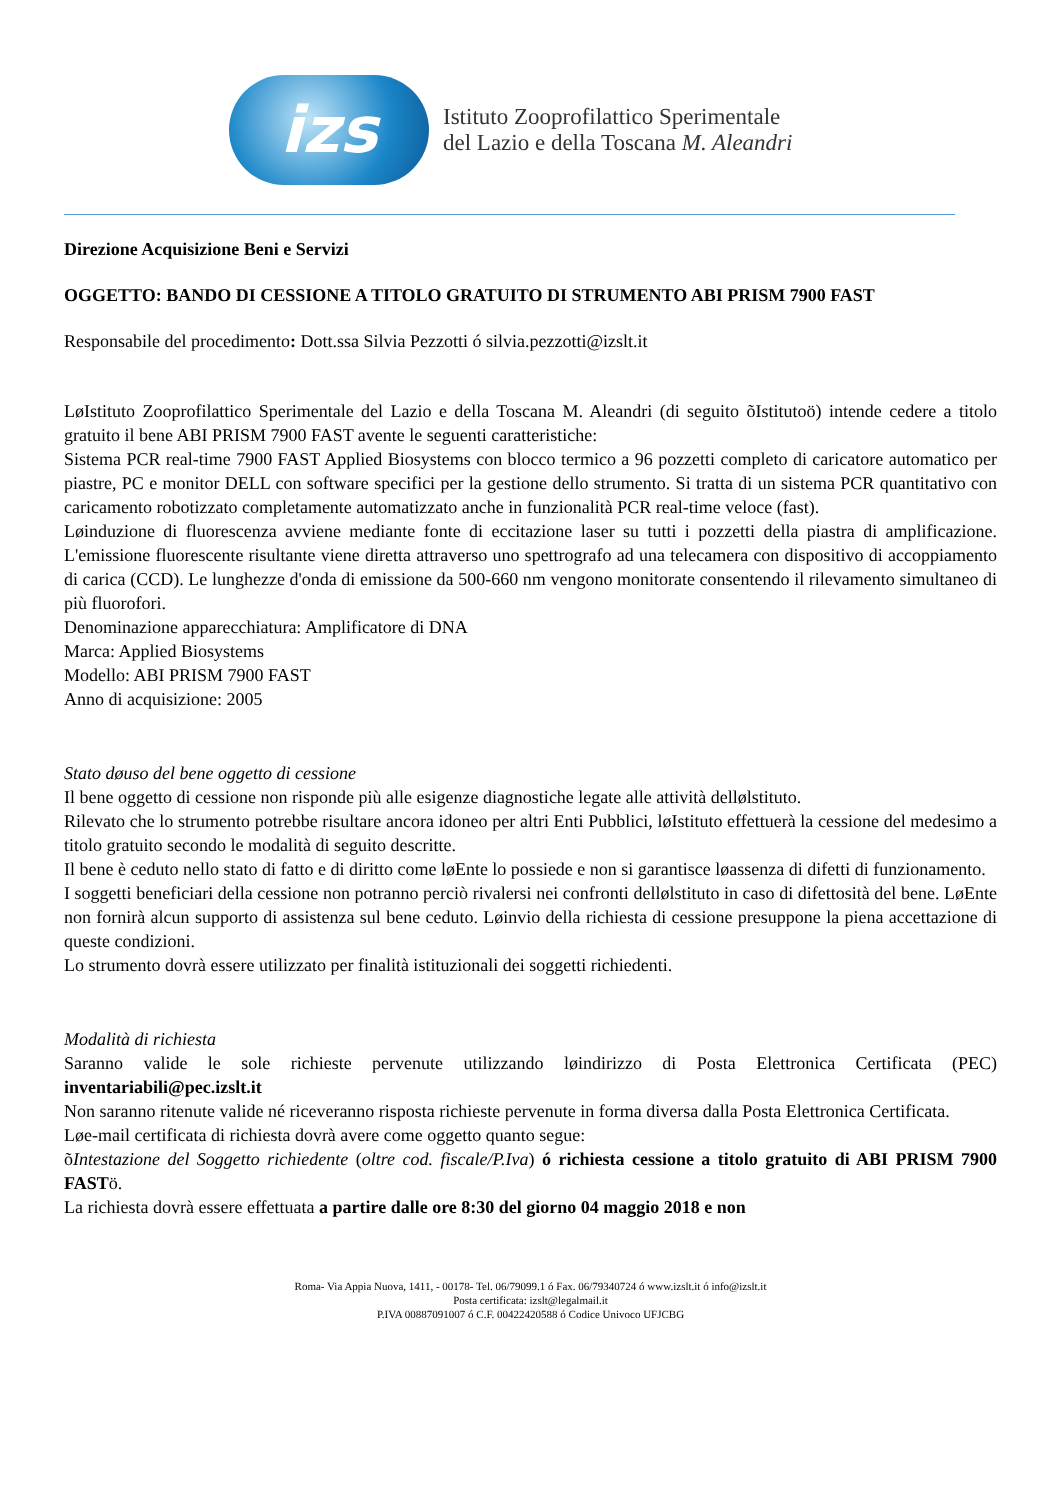izs
Istituto Zooprofilattico Sperimentale
del Lazio e della Toscana M. Aleandri
Direzione Acquisizione Beni e Servizi
OGGETTO: BANDO DI CESSIONE A TITOLO GRATUITO DI STRUMENTO ABI PRISM 7900 FAST
Responsabile del procedimento: Dott.ssa Silvia Pezzotti ó silvia.pezzotti@izslt.it
LøIstituto Zooprofilattico Sperimentale del Lazio e della Toscana M. Aleandri (di seguito õIstitutoö) intende cedere a titolo gratuito il bene ABI PRISM 7900 FAST avente le seguenti caratteristiche:
Sistema PCR real-time 7900 FAST Applied Biosystems con blocco termico a 96 pozzetti completo di caricatore automatico per piastre, PC e monitor DELL con software specifici per la gestione dello strumento. Si tratta di un sistema PCR quantitativo con caricamento robotizzato completamente automatizzato anche in funzionalità PCR real-time veloce (fast).
Løinduzione di fluorescenza avviene mediante fonte di eccitazione laser su tutti i pozzetti della piastra di amplificazione. L'emissione fluorescente risultante viene diretta attraverso uno spettrografo ad una telecamera con dispositivo di accoppiamento di carica (CCD). Le lunghezze d'onda di emissione da 500-660 nm vengono monitorate consentendo il rilevamento simultaneo di più fluorofori.
Denominazione apparecchiatura: Amplificatore di DNA
Marca: Applied Biosystems
Modello: ABI PRISM 7900 FAST
Anno di acquisizione: 2005
Stato døuso del bene oggetto di cessione
Il bene oggetto di cessione non risponde più alle esigenze diagnostiche legate alle attività dellølstituto.
Rilevato che lo strumento potrebbe risultare ancora idoneo per altri Enti Pubblici, løIstituto effettuerà la cessione del medesimo a titolo gratuito secondo le modalità di seguito descritte.
Il bene è ceduto nello stato di fatto e di diritto come løEnte lo possiede e non si garantisce løassenza di difetti di funzionamento.
I soggetti beneficiari della cessione non potranno perciò rivalersi nei confronti dellølstituto in caso di difettosità del bene. LøEnte non fornirà alcun supporto di assistenza sul bene ceduto. Løinvio della richiesta di cessione presuppone la piena accettazione di queste condizioni.
Lo strumento dovrà essere utilizzato per finalità istituzionali dei soggetti richiedenti.
Modalità di richiesta
Saranno valide le sole richieste pervenute utilizzando løindirizzo di Posta Elettronica Certificata (PEC) inventariabili@pec.izslt.it
Non saranno ritenute valide né riceveranno risposta richieste pervenute in forma diversa dalla Posta Elettronica Certificata.
Løe-mail certificata di richiesta dovrà avere come oggetto quanto segue:
õIntestazione del Soggetto richiedente (oltre cod. fiscale/P.Iva) ó richiesta cessione a titolo gratuito di ABI PRISM 7900 FASTö.
La richiesta dovrà essere effettuata a partire dalle ore 8:30 del giorno 04 maggio 2018 e non
Roma- Via Appia Nuova, 1411, - 00178- Tel. 06/79099.1 ó Fax. 06/79340724 ó www.izslt.it ó info@izslt.it
Posta certificata: izslt@legalmail.it
P.IVA 00887091007 ó C.F. 00422420588 ó Codice Univoco UFJCBG